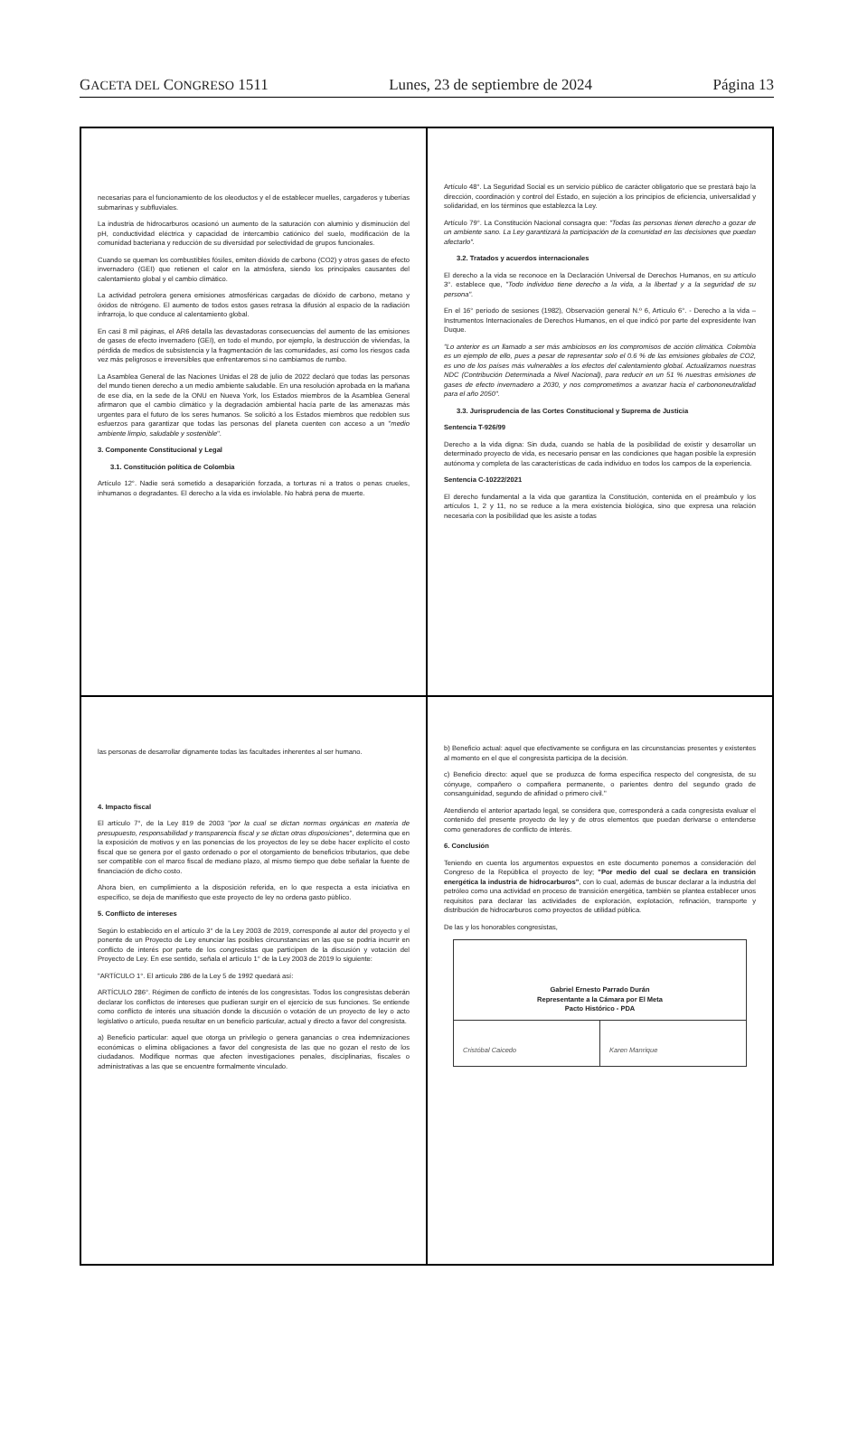GACETA DEL CONGRESO 1511 Lunes, 23 de septiembre de 2024 Página 13
necesarias para el funcionamiento de los oleoductos y el de establecer muelles, cargaderos y tuberías submarinas y subfluviales.
La industria de hidrocarburos ocasionó un aumento de la saturación con aluminio y disminución del pH, conductividad eléctrica y capacidad de intercambio catiónico del suelo, modificación de la comunidad bacteriana y reducción de su diversidad por selectividad de grupos funcionales.
Cuando se queman los combustibles fósiles, emiten dióxido de carbono (CO2) y otros gases de efecto invernadero (GEI) que retienen el calor en la atmósfera, siendo los principales causantes del calentamiento global y el cambio climático.
La actividad petrolera genera emisiones atmosféricas cargadas de dióxido de carbono, metano y óxidos de nitrógeno. El aumento de todos estos gases retrasa la difusión al espacio de la radiación infrarroja, lo que conduce al calentamiento global.
En casi 8 mil páginas, el AR6 detalla las devastadoras consecuencias del aumento de las emisiones de gases de efecto invernadero (GEI), en todo el mundo, por ejemplo, la destrucción de viviendas, la pérdida de medios de subsistencia y la fragmentación de las comunidades, así como los riesgos cada vez más peligrosos e irreversibles que enfrentaremos si no cambiamos de rumbo.
La Asamblea General de las Naciones Unidas el 28 de julio de 2022 declaró que todas las personas del mundo tienen derecho a un medio ambiente saludable. En una resolución aprobada en la mañana de ese día, en la sede de la ONU en Nueva York, los Estados miembros de la Asamblea General afirmaron que el cambio climático y la degradación ambiental hacía parte de las amenazas más urgentes para el futuro de los seres humanos. Se solicitó a los Estados miembros que redoblen sus esfuerzos para garantizar que todas las personas del planeta cuenten con acceso a un "medio ambiente limpio, saludable y sostenible".
3. Componente Constitucional y Legal
3.1. Constitución política de Colombia
Artículo 12°. Nadie será sometido a desaparición forzada, a torturas ni a tratos o penas crueles, inhumanos o degradantes. El derecho a la vida es inviolable. No habrá pena de muerte.
Artículo 48°. La Seguridad Social es un servicio público de carácter obligatorio que se prestará bajo la dirección, coordinación y control del Estado, en sujeción a los principios de eficiencia, universalidad y solidaridad, en los términos que establezca la Ley.
Artículo 79°. La Constitución Nacional consagra que: "Todas las personas tienen derecho a gozar de un ambiente sano. La Ley garantizará la participación de la comunidad en las decisiones que puedan afectarlo".
3.2. Tratados y acuerdos internacionales
El derecho a la vida se reconoce en la Declaración Universal de Derechos Humanos, en su artículo 3°. establece que, "Todo individuo tiene derecho a la vida, a la libertad y a la seguridad de su persona".
En el 16° período de sesiones (1982), Observación general N.º 6, Artículo 6°. - Derecho a la vida – Instrumentos Internacionales de Derechos Humanos, en el que indicó por parte del expresidente Ivan Duque.
"Lo anterior es un llamado a ser más ambiciosos en los compromisos de acción climática. Colombia es un ejemplo de ello, pues a pesar de representar solo el 0.6 % de las emisiones globales de CO2, es uno de los países más vulnerables a los efectos del calentamiento global. Actualizamos nuestras NDC (Contribución Determinada a Nivel Nacional), para reducir en un 51 % nuestras emisiones de gases de efecto invernadero a 2030, y nos comprometimos a avanzar hacia el carbononeutralidad para el año 2050".
3.3. Jurisprudencia de las Cortes Constitucional y Suprema de Justicia
Sentencia T-926/99
Derecho a la vida digna: Sin duda, cuando se habla de la posibilidad de existir y desarrollar un determinado proyecto de vida, es necesario pensar en las condiciones que hagan posible la expresión autónoma y completa de las características de cada individuo en todos los campos de la experiencia.
Sentencia C-10222/2021
El derecho fundamental a la vida que garantiza la Constitución, contenida en el preámbulo y los artículos 1, 2 y 11, no se reduce a la mera existencia biológica, sino que expresa una relación necesaria con la posibilidad que les asiste a todas
las personas de desarrollar dignamente todas las facultades inherentes al ser humano.
4. Impacto fiscal
El artículo 7°, de la Ley 819 de 2003 "por la cual se dictan normas orgánicas en materia de presupuesto, responsabilidad y transparencia fiscal y se dictan otras disposiciones", determina que en la exposición de motivos y en las ponencias de los proyectos de ley se debe hacer explícito el costo fiscal que se genera por el gasto ordenado o por el otorgamiento de beneficios tributarios, que debe ser compatible con el marco fiscal de mediano plazo, al mismo tiempo que debe señalar la fuente de financiación de dicho costo.
Ahora bien, en cumplimiento a la disposición referida, en lo que respecta a esta iniciativa en específico, se deja de manifiesto que este proyecto de ley no ordena gasto público.
5. Conflicto de intereses
Según lo establecido en el artículo 3° de la Ley 2003 de 2019, corresponde al autor del proyecto y el ponente de un Proyecto de Ley enunciar las posibles circunstancias en las que se podría incurrir en conflicto de interés por parte de los congresistas que participen de la discusión y votación del Proyecto de Ley. En ese sentido, señala el artículo 1° de la Ley 2003 de 2019 lo siguiente:
"ARTÍCULO 1°. El artículo 286 de la Ley 5 de 1992 quedará así:
ARTÍCULO 286°. Régimen de conflicto de interés de los congresistas. Todos los congresistas deberán declarar los conflictos de intereses que pudieran surgir en el ejercicio de sus funciones. Se entiende como conflicto de interés una situación donde la discusión o votación de un proyecto de ley o acto legislativo o artículo, pueda resultar en un beneficio particular, actual y directo a favor del congresista.
a) Beneficio particular: aquel que otorga un privilegio o genera ganancias o crea indemnizaciones económicas o elimina obligaciones a favor del congresista de las que no gozan el resto de los ciudadanos. Modifique normas que afecten investigaciones penales, disciplinarias, fiscales o administrativas a las que se encuentre formalmente vinculado.
b) Beneficio actual: aquel que efectivamente se configura en las circunstancias presentes y existentes al momento en el que el congresista participa de la decisión.
c) Beneficio directo: aquel que se produzca de forma específica respecto del congresista, de su cónyuge, compañero o compañera permanente, o parientes dentro del segundo grado de consanguinidad, segundo de afinidad o primero civil."
Atendiendo el anterior apartado legal, se considera que, corresponderá a cada congresista evaluar el contenido del presente proyecto de ley y de otros elementos que puedan derivarse o entenderse como generadores de conflicto de interés.
6. Conclusión
Teniendo en cuenta los argumentos expuestos en este documento ponemos a consideración del Congreso de la República el proyecto de ley; "Por medio del cual se declara en transición energética la industria de hidrocarburos", con lo cual, además de buscar declarar a la industria del petróleo como una actividad en proceso de transición energética, también se plantea establecer unos requisitos para declarar las actividades de exploración, explotación, refinación, transporte y distribución de hidrocarburos como proyectos de utilidad pública.
De las y los honorables congresistas,
Gabriel Ernesto Parrado Durán
Representante a la Cámara por El Meta
Pacto Histórico - PDA
Cristóbal Caicedo Karen Manrique